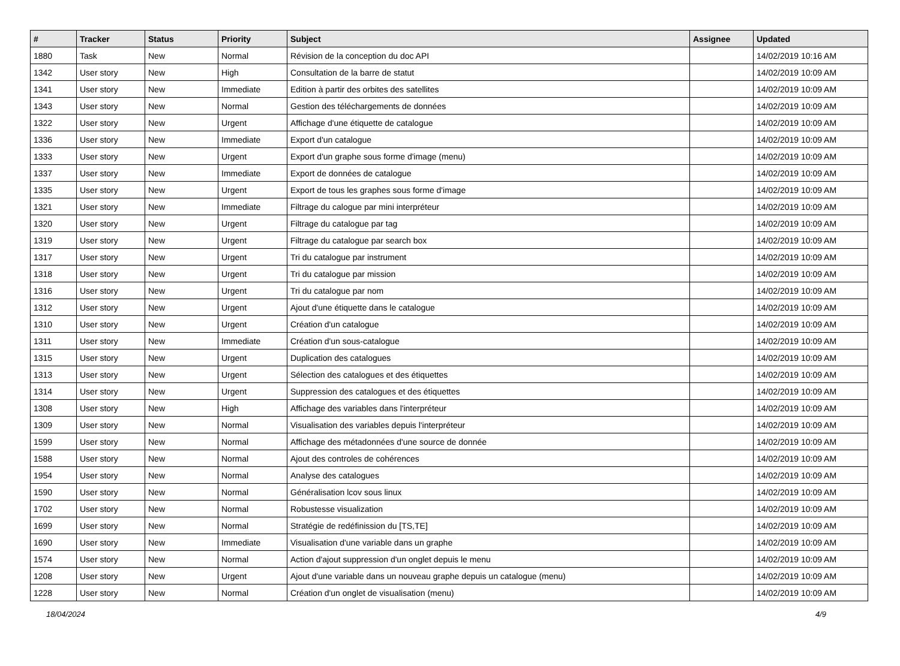| # | Tracker | Status | Priority | Subject | Assignee | Updated |
| --- | --- | --- | --- | --- | --- | --- |
| 1880 | Task | New | Normal | Révision de la conception du doc API | | 14/02/2019 10:16 AM |
| 1342 | User story | New | High | Consultation de la barre de statut | | 14/02/2019 10:09 AM |
| 1341 | User story | New | Immediate | Edition à partir des orbites des satellites | | 14/02/2019 10:09 AM |
| 1343 | User story | New | Normal | Gestion des téléchargements de données | | 14/02/2019 10:09 AM |
| 1322 | User story | New | Urgent | Affichage d'une étiquette de catalogue | | 14/02/2019 10:09 AM |
| 1336 | User story | New | Immediate | Export d'un catalogue | | 14/02/2019 10:09 AM |
| 1333 | User story | New | Urgent | Export d'un graphe sous forme d'image (menu) | | 14/02/2019 10:09 AM |
| 1337 | User story | New | Immediate | Export de données de catalogue | | 14/02/2019 10:09 AM |
| 1335 | User story | New | Urgent | Export de tous les graphes sous forme d'image | | 14/02/2019 10:09 AM |
| 1321 | User story | New | Immediate | Filtrage du calogue par mini interpréteur | | 14/02/2019 10:09 AM |
| 1320 | User story | New | Urgent | Filtrage du catalogue par tag | | 14/02/2019 10:09 AM |
| 1319 | User story | New | Urgent | Filtrage du catalogue par search box | | 14/02/2019 10:09 AM |
| 1317 | User story | New | Urgent | Tri du catalogue par instrument | | 14/02/2019 10:09 AM |
| 1318 | User story | New | Urgent | Tri du catalogue par mission | | 14/02/2019 10:09 AM |
| 1316 | User story | New | Urgent | Tri du catalogue par nom | | 14/02/2019 10:09 AM |
| 1312 | User story | New | Urgent | Ajout d'une étiquette dans le catalogue | | 14/02/2019 10:09 AM |
| 1310 | User story | New | Urgent | Création d'un catalogue | | 14/02/2019 10:09 AM |
| 1311 | User story | New | Immediate | Création d'un sous-catalogue | | 14/02/2019 10:09 AM |
| 1315 | User story | New | Urgent | Duplication des catalogues | | 14/02/2019 10:09 AM |
| 1313 | User story | New | Urgent | Sélection des catalogues et des étiquettes | | 14/02/2019 10:09 AM |
| 1314 | User story | New | Urgent | Suppression des catalogues et des étiquettes | | 14/02/2019 10:09 AM |
| 1308 | User story | New | High | Affichage des variables dans l'interpréteur | | 14/02/2019 10:09 AM |
| 1309 | User story | New | Normal | Visualisation des variables depuis l'interpréteur | | 14/02/2019 10:09 AM |
| 1599 | User story | New | Normal | Affichage des métadonnées d'une source de donnée | | 14/02/2019 10:09 AM |
| 1588 | User story | New | Normal | Ajout des controles de cohérences | | 14/02/2019 10:09 AM |
| 1954 | User story | New | Normal | Analyse des catalogues | | 14/02/2019 10:09 AM |
| 1590 | User story | New | Normal | Généralisation lcov sous linux | | 14/02/2019 10:09 AM |
| 1702 | User story | New | Normal | Robustesse visualization | | 14/02/2019 10:09 AM |
| 1699 | User story | New | Normal | Stratégie de redéfinission du [TS,TE] | | 14/02/2019 10:09 AM |
| 1690 | User story | New | Immediate | Visualisation d'une variable dans un graphe | | 14/02/2019 10:09 AM |
| 1574 | User story | New | Normal | Action d'ajout suppression d'un onglet depuis le menu | | 14/02/2019 10:09 AM |
| 1208 | User story | New | Urgent | Ajout d'une variable dans un nouveau graphe depuis un catalogue (menu) | | 14/02/2019 10:09 AM |
| 1228 | User story | New | Normal | Création d'un onglet de visualisation (menu) | | 14/02/2019 10:09 AM |
18/04/2024 4/9